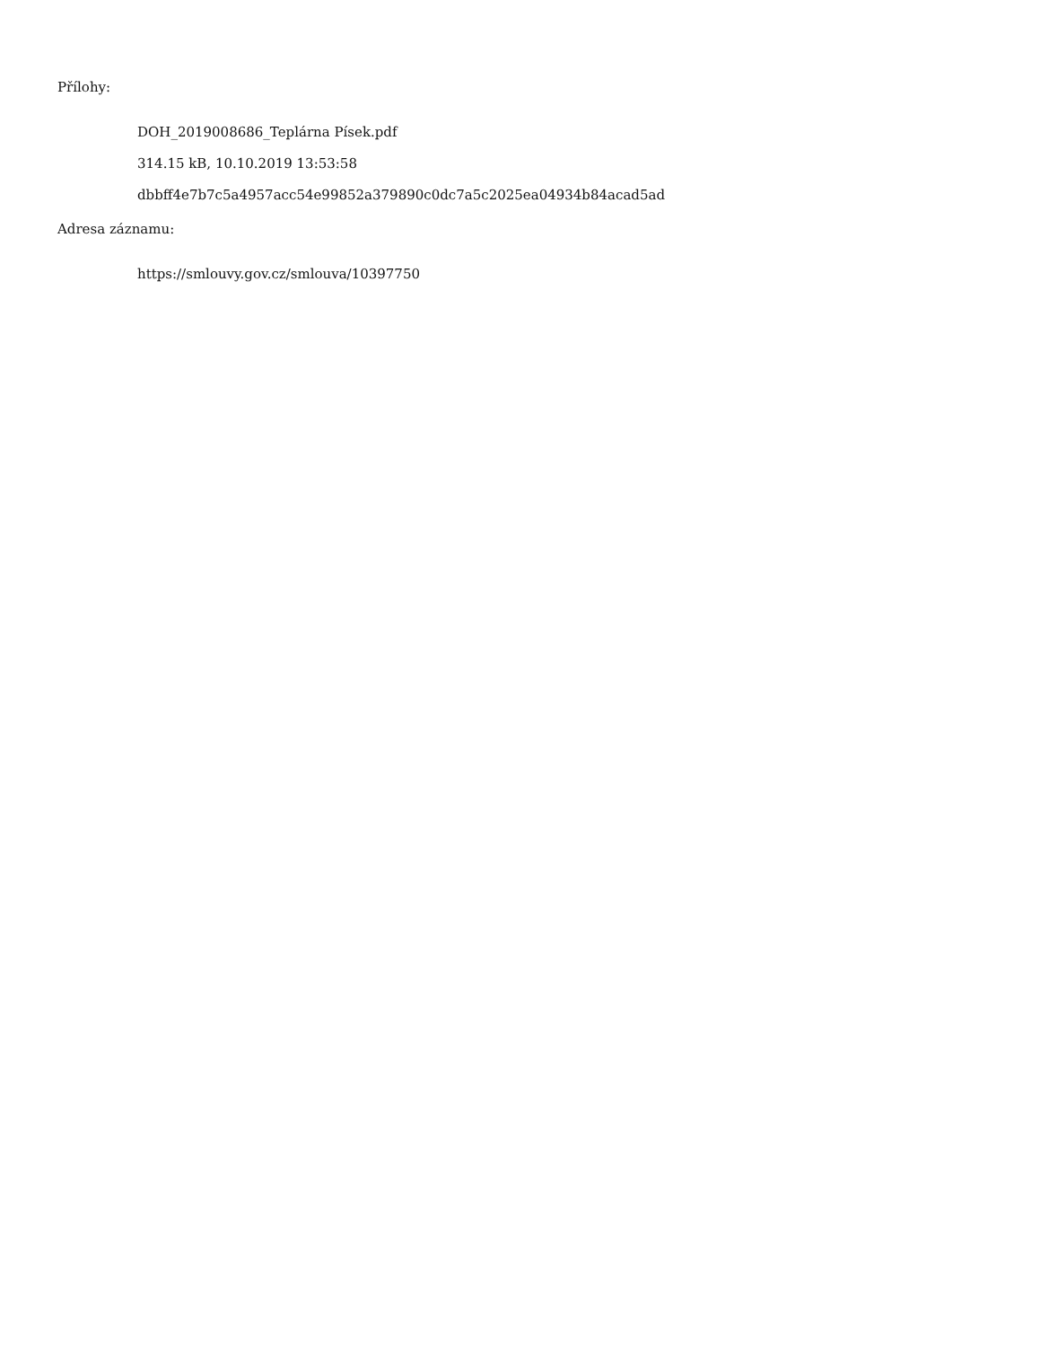Přílohy:
DOH_2019008686_Teplárna Písek.pdf
314.15 kB, 10.10.2019 13:53:58
dbbff4e7b7c5a4957acc54e99852a379890c0dc7a5c2025ea04934b84acad5ad
Adresa záznamu:
https://smlouvy.gov.cz/smlouva/10397750